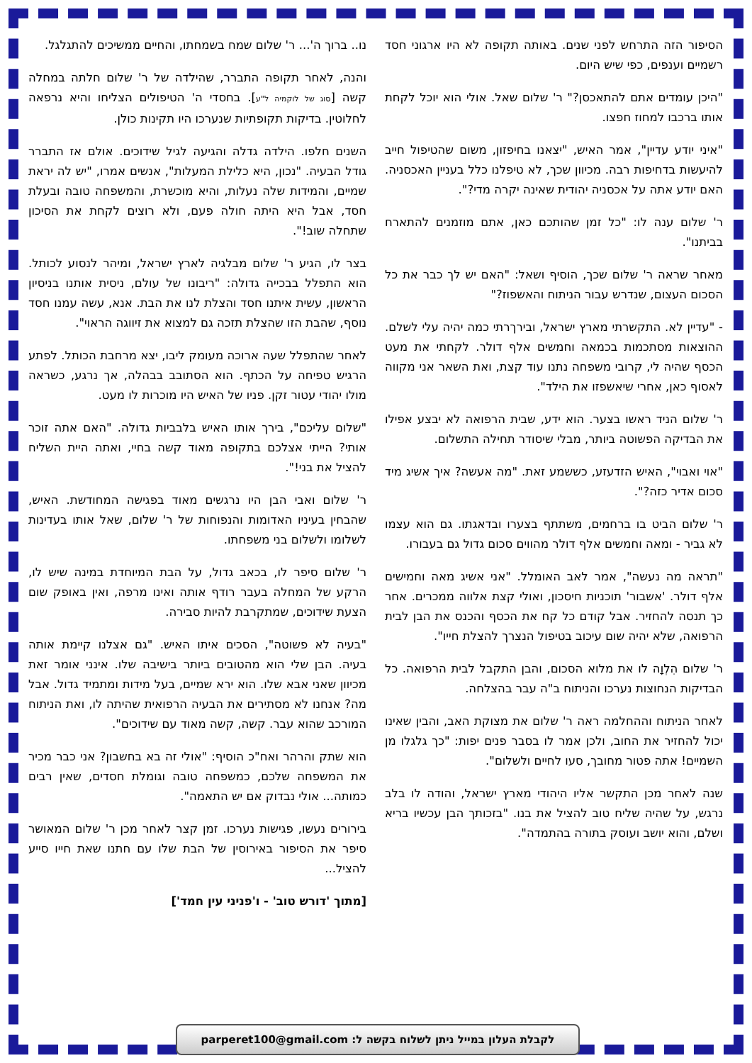הסיפור הזה התרחש לפני שנים. באותה תקופה לא היו ארגוני חסד רשמיים וענפים, כפי שיש היום.
"היכן עומדים אתם להתאכסן?" ר' שלום שאל. אולי הוא יוכל לקחת אותו ברכבו למחוז חפצו.
"איני יודע עדיין", אמר האיש, "יצאנו בחיפזון, משום שהטיפול חייב להיעשות בדחיפות רבה. מכיוון שכך, לא טיפלנו כלל בעניין האכסניה. האם יודע אתה על אכסניה יהודית שאינה יקרה מדי?".
ר' שלום ענה לו: "כל זמן שהותכם כאן, אתם מוזמנים להתארח בביתנו".
מאחר שראה ר' שלום שכך, הוסיף ושאל: "האם יש לך כבר את כל הסכום העצום, שנדרש עבור הניתוח והאשפוז?"
- "עדיין לא. התקשרתי מארץ ישראל, ובירךרתי כמה יהיה עלי לשלם. ההוצאות מסתכמות בכמאה וחמשים אלף דולר. לקחתי את מעט הכסף שהיה לי, קרובי משפחה נתנו עוד קצת, ואת השאר אני מקווה לאסוף כאן, אחרי שיאשפזו את הילד".
ר' שלום הניד ראשו בצער. הוא ידע, שבית הרפואה לא יבצע אפילו את הבדיקה הפשוטה ביותר, מבלי שיסודר תחילה התשלום.
"אוי ואבוי", האיש הזדעזע, כששמע זאת. "מה אעשה? איך אשיג מיד סכום אדיר כזה?".
ר' שלום הביט בו ברחמים, משתתף בצערו ובדאגתו. גם הוא עצמו לא גביר - ומאה וחמשים אלף דולר מהווים סכום גדול גם בעבורו.
"תראה מה נעשה", אמר לאב האומלל. "אני אשיג מאה וחמישים אלף דולר. 'אשבור' תוכניות חיסכון, ואולי קצת אלווה ממכרים. אחר כך תנסה להחזיר. אבל קודם כל קח את הכסף והכנס את הבן לבית הרפואה, שלא יהיה שום עיכוב בטיפול הנצרך להצלת חייו".
ר' שלום הִלְוָה לו את מלוא הסכום, והבן התקבל לבית הרפואה. כל הבדיקות הנחוצות נערכו והניתוח ב"ה עבר בהצלחה.
לאחר הניתוח וההחלמה ראה ר' שלום את מצוקת האב, והבין שאינו יכול להחזיר את החוב, ולכן אמר לו בסבר פנים יפות: "כך גלגלו מן השמיים! אתה פטור מחובך, סעו לחיים ולשלום".
שנה לאחר מכן התקשר אליו היהודי מארץ ישראל, והודה לו בלב נרגש, על שהיה שליח טוב להציל את בנו. "בזכותך הבן עכשיו בריא ושלם, והוא יושב ועוסק בתורה בהתמדה".
נו.. ברוך ה'... ר' שלום שמח בשמחתו, והחיים ממשיכים להתגלגל.
והנה, לאחר תקופה התברר, שהילדה של ר' שלום חלתה במחלה קשה [סוג של לוקמיה ל"ע]. בחסדי ה' הטיפולים הצליחו והיא נרפאה לחלוטין. בדיקות תקופתיות שנערכו היו תקינות כולן.
השנים חלפו. הילדה גדלה והגיעה לגיל שידוכים. אולם אז התברר גודל הבעיה. "נכון, היא כלילת המעלות", אנשים אמרו, "יש לה יראת שמיים, והמידות שלה נעלות, והיא מוכשרת, והמשפחה טובה ובעלת חסד, אבל היא היתה חולה פעם, ולא רוצים לקחת את הסיכון שתחלה שוב!".
בצר לו, הגיע ר' שלום מבלגיה לארץ ישראל, ומיהר לנסוע לכותל. הוא התפלל בבכייה גדולה: "ריבונו של עולם, ניסית אותנו בניסיון הראשון, עשית איתנו חסד והצלת לנו את הבת. אנא, עשה עמנו חסד נוסף, שהבת הזו שהצלת תזכה גם למצוא את זיווגה הראוי".
לאחר שהתפלל שעה ארוכה מעומק ליבו, יצא מרחבת הכותל. לפתע הרגיש טפיחה על הכתף. הוא הסתובב בבהלה, אך נרגע, כשראה מולו יהודי עטור זקן. פניו של האיש היו מוכרות לו מעט.
"שלום עליכם", בירך אותו האיש בלבביות גדולה. "האם אתה זוכר אותי? הייתי אצלכם בתקופה מאוד קשה בחיי, ואתה היית השליח להציל את בני!".
ר' שלום ואבי הבן היו נרגשים מאוד בפגישה המחודשת. האיש, שהבחין בעיניו האדומות והנפוחות של ר' שלום, שאל אותו בעדינות לשלומו ולשלום בני משפחתו.
ר' שלום סיפר לו, בכאב גדול, על הבת המיוחדת במינה שיש לו, הרקע של המחלה בעבר רודף אותה ואינו מרפה, ואין באופק שום הצעת שידוכים, שמתקרבת להיות סבירה.
"בעיה לא פשוטה", הסכים איתו האיש. "גם אצלנו קיימת אותה בעיה. הבן שלי הוא מהטובים ביותר בישיבה שלו. אינני אומר זאת מכיוון שאני אבא שלו. הוא ירא שמיים, בעל מידות ומתמיד גדול. אבל מה? אנחנו לא מסתירים את הבעיה הרפואית שהיתה לו, ואת הניתוח המורכב שהוא עבר. קשה, קשה מאוד עם שידוכים".
הוא שתק והרהר ואח"כ הוסיף: "אולי זה בא בחשבון? אני כבר מכיר את המשפחה שלכם, כמשפחה טובה וגומלת חסדים, שאין רבים כמותה... אולי נבדוק אם יש התאמה".
בירורים נעשו, פגישות נערכו. זמן קצר לאחר מכן ר' שלום המאושר סיפר את הסיפור באירוסין של הבת שלו עם חתנו שאת חייו סייע להציל...
[מתוך 'דורש טוב' - ו'פניני עין חמד']
לקבלת העלון במייל ניתן לשלוח בקשה ל: parperet100@gmail.com